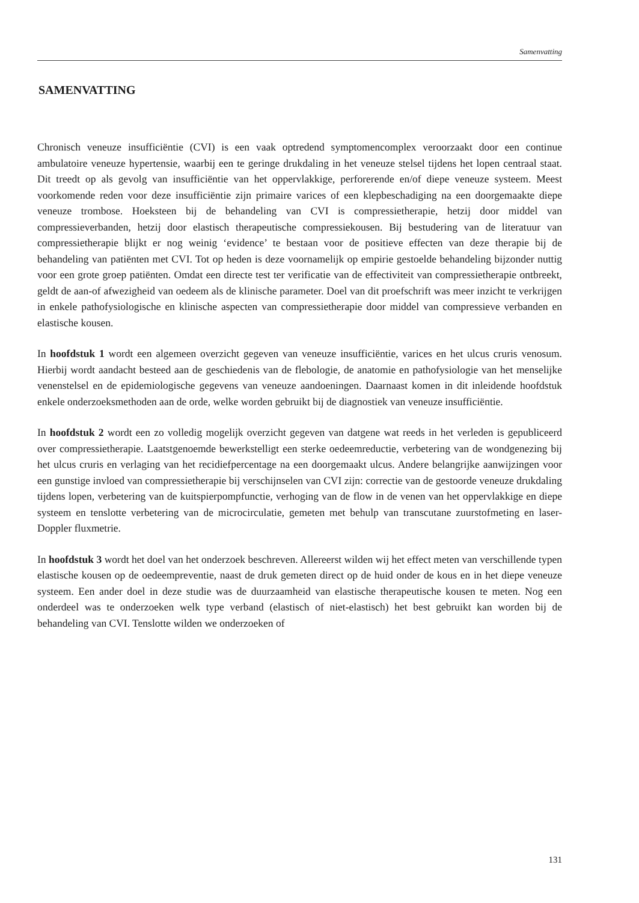Samenvatting
SAMENVATTING
Chronisch veneuze insufficiëntie (CVI) is een vaak optredend symptomencomplex veroorzaakt door een continue ambulatoire veneuze hypertensie, waarbij een te geringe drukdaling in het veneuze stelsel tijdens het lopen centraal staat. Dit treedt op als gevolg van insufficiëntie van het oppervlakkige, perforerende en/of diepe veneuze systeem. Meest voorkomende reden voor deze insufficiëntie zijn primaire varices of een klepbeschadiging na een doorgemaakte diepe veneuze trombose. Hoeksteen bij de behandeling van CVI is compressietherapie, hetzij door middel van compressieverbanden, hetzij door elastisch therapeutische compressiekousen. Bij bestudering van de literatuur van compressietherapie blijkt er nog weinig ‘evidence’ te bestaan voor de positieve effecten van deze therapie bij de behandeling van patiënten met CVI. Tot op heden is deze voornamelijk op empirie gestoelde behandeling bijzonder nuttig voor een grote groep patiënten. Omdat een directe test ter verificatie van de effectiviteit van compressietherapie ontbreekt, geldt de aan-of afwezigheid van oedeem als de klinische parameter. Doel van dit proefschrift was meer inzicht te verkrijgen in enkele pathofysiologische en klinische aspecten van compressietherapie door middel van compressieve verbanden en elastische kousen.
In hoofdstuk 1 wordt een algemeen overzicht gegeven van veneuze insufficiëntie, varices en het ulcus cruris venosum. Hierbij wordt aandacht besteed aan de geschiedenis van de flebologie, de anatomie en pathofysiologie van het menselijke venenstelsel en de epidemiologische gegevens van veneuze aandoeningen. Daarnaast komen in dit inleidende hoofdstuk enkele onderzoeksmethoden aan de orde, welke worden gebruikt bij de diagnostiek van veneuze insufficiëntie.
In hoofdstuk 2 wordt een zo volledig mogelijk overzicht gegeven van datgene wat reeds in het verleden is gepubliceerd over compressietherapie. Laatstgenoemde bewerkstelligt een sterke oedeemreductie, verbetering van de wondgenezing bij het ulcus cruris en verlaging van het recidiefpercentage na een doorgemaakt ulcus. Andere belangrijke aanwijzingen voor een gunstige invloed van compressietherapie bij verschijnselen van CVI zijn: correctie van de gestoorde veneuze drukdaling tijdens lopen, verbetering van de kuitspierpompfunctie, verhoging van de flow in de venen van het oppervlakkige en diepe systeem en tenslotte verbetering van de microcirculatie, gemeten met behulp van transcutane zuurstofmeting en laser-Doppler fluxmetrie.
In hoofdstuk 3 wordt het doel van het onderzoek beschreven. Allereerst wilden wij het effect meten van verschillende typen elastische kousen op de oedeempreventie, naast de druk gemeten direct op de huid onder de kous en in het diepe veneuze systeem. Een ander doel in deze studie was de duurzaamheid van elastische therapeutische kousen te meten. Nog een onderdeel was te onderzoeken welk type verband (elastisch of niet-elastisch) het best gebruikt kan worden bij de behandeling van CVI. Tenslotte wilden we onderzoeken of
131